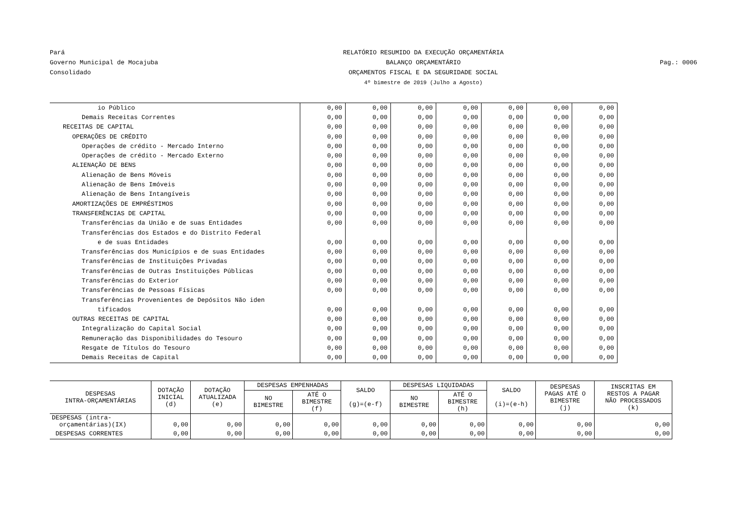Pará
Governo Municipal de Mocajuba
Consolidado
RELATÓRIO RESUMIDO DA EXECUÇÃO ORÇAMENTÁRIA
BALANÇO ORÇAMENTÁRIO
ORÇAMENTOS FISCAL E DA SEGURIDADE SOCIAL
4º bimestre de 2019 (Julho a Agosto)
Pag.: 0006
| io Público | 0,00 | 0,00 | 0,00 | 0,00 | 0,00 | 0,00 | 0,00 |
| Demais Receitas Correntes | 0,00 | 0,00 | 0,00 | 0,00 | 0,00 | 0,00 | 0,00 |
| RECEITAS DE CAPITAL | 0,00 | 0,00 | 0,00 | 0,00 | 0,00 | 0,00 | 0,00 |
| OPERAÇÕES DE CRÉDITO | 0,00 | 0,00 | 0,00 | 0,00 | 0,00 | 0,00 | 0,00 |
| Operações de crédito - Mercado Interno | 0,00 | 0,00 | 0,00 | 0,00 | 0,00 | 0,00 | 0,00 |
| Operações de crédito - Mercado Externo | 0,00 | 0,00 | 0,00 | 0,00 | 0,00 | 0,00 | 0,00 |
| ALIENAÇÃO DE BENS | 0,00 | 0,00 | 0,00 | 0,00 | 0,00 | 0,00 | 0,00 |
| Alienação de Bens Móveis | 0,00 | 0,00 | 0,00 | 0,00 | 0,00 | 0,00 | 0,00 |
| Alienação de Bens Imóveis | 0,00 | 0,00 | 0,00 | 0,00 | 0,00 | 0,00 | 0,00 |
| Alienação de Bens Intangíveis | 0,00 | 0,00 | 0,00 | 0,00 | 0,00 | 0,00 | 0,00 |
| AMORTIZAÇÕES DE EMPRÉSTIMOS | 0,00 | 0,00 | 0,00 | 0,00 | 0,00 | 0,00 | 0,00 |
| TRANSFERÊNCIAS DE CAPITAL | 0,00 | 0,00 | 0,00 | 0,00 | 0,00 | 0,00 | 0,00 |
| Transferências da União e de suas Entidades | 0,00 | 0,00 | 0,00 | 0,00 | 0,00 | 0,00 | 0,00 |
| Transferências dos Estados e do Distrito Federal | | | | | | | |
| e de suas Entidades | 0,00 | 0,00 | 0,00 | 0,00 | 0,00 | 0,00 | 0,00 |
| Transferências dos Municípios e de suas Entidades | 0,00 | 0,00 | 0,00 | 0,00 | 0,00 | 0,00 | 0,00 |
| Transferências de Instituições Privadas | 0,00 | 0,00 | 0,00 | 0,00 | 0,00 | 0,00 | 0,00 |
| Transferências de Outras Instituições Públicas | 0,00 | 0,00 | 0,00 | 0,00 | 0,00 | 0,00 | 0,00 |
| Transferências do Exterior | 0,00 | 0,00 | 0,00 | 0,00 | 0,00 | 0,00 | 0,00 |
| Transferências de Pessoas Físicas | 0,00 | 0,00 | 0,00 | 0,00 | 0,00 | 0,00 | 0,00 |
| Transferências Provenientes de Depósitos Não iden | | | | | | | |
| tificados | 0,00 | 0,00 | 0,00 | 0,00 | 0,00 | 0,00 | 0,00 |
| OUTRAS RECEITAS DE CAPITAL | 0,00 | 0,00 | 0,00 | 0,00 | 0,00 | 0,00 | 0,00 |
| Integralização do Capital Social | 0,00 | 0,00 | 0,00 | 0,00 | 0,00 | 0,00 | 0,00 |
| Remuneração das Disponibilidades do Tesouro | 0,00 | 0,00 | 0,00 | 0,00 | 0,00 | 0,00 | 0,00 |
| Resgate de Títulos do Tesouro | 0,00 | 0,00 | 0,00 | 0,00 | 0,00 | 0,00 | 0,00 |
| Demais Receitas de Capital | 0,00 | 0,00 | 0,00 | 0,00 | 0,00 | 0,00 | 0,00 |
| DESPESAS INTRA-ORÇAMENTÁRIAS | DOTAÇÃO INICIAL (d) | DOTAÇÃO ATUALIZADA (e) | DESPESAS EMPENHADAS | | SALDO (g)=(e-f) | DESPESAS LIQUIDADAS | | SALDO (i)=(e-h) | DESPESAS PAGAS ATÉ O BIMESTRE (j) | INSCRITAS EM RESTOS A PAGAR NÃO PROCESSADOS (k) |
| --- | --- | --- | --- | --- | --- | --- | --- | --- | --- | --- |
| | | | NO BIMESTRE | ATÉ O BIMESTRE (f) | | NO BIMESTRE | ATÉ O BIMESTRE (h) | | | |
| DESPESAS (intra- orçamentárias)(IX) | 0,00 | 0,00 | 0,00 | 0,00 | 0,00 | 0,00 | 0,00 | 0,00 | 0,00 | 0,00 |
| DESPESAS CORRENTES | 0,00 | 0,00 | 0,00 | 0,00 | 0,00 | 0,00 | 0,00 | 0,00 | 0,00 | 0,00 |